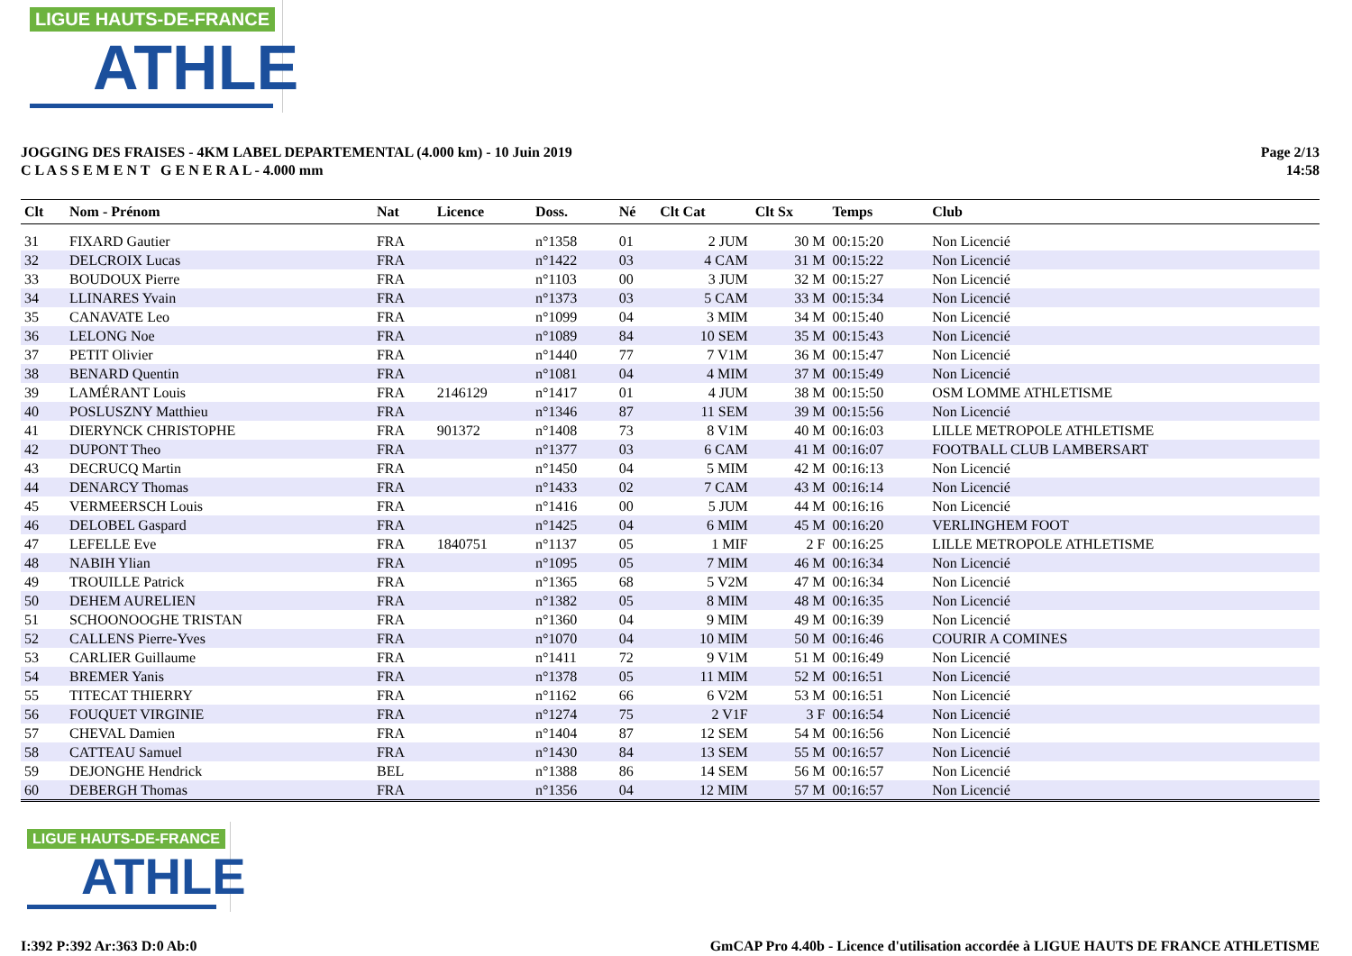LIGUE HAUTS-DE-FRANCE
ATHLE
JOGGING DES FRAISES - 4KM LABEL DEPARTEMENTAL (4.000 km) - 10 Juin 2019
C L A S S E M E N T G E N E R A L - 4.000 mm
Page 2/13
14:58
| Clt | Nom - Prénom | Nat | Licence | Doss. | Né | Clt Cat | Clt Sx | Temps | Club |
| --- | --- | --- | --- | --- | --- | --- | --- | --- | --- |
| 31 | FIXARD Gautier | FRA | | n°1358 | 01 | 2 JUM | 30 M | 00:15:20 | Non Licencié |
| 32 | DELCROIX Lucas | FRA | | n°1422 | 03 | 4 CAM | 31 M | 00:15:22 | Non Licencié |
| 33 | BOUDOUX Pierre | FRA | | n°1103 | 00 | 3 JUM | 32 M | 00:15:27 | Non Licencié |
| 34 | LLINARES Yvain | FRA | | n°1373 | 03 | 5 CAM | 33 M | 00:15:34 | Non Licencié |
| 35 | CANAVATE Leo | FRA | | n°1099 | 04 | 3 MIM | 34 M | 00:15:40 | Non Licencié |
| 36 | LELONG Noe | FRA | | n°1089 | 84 | 10 SEM | 35 M | 00:15:43 | Non Licencié |
| 37 | PETIT Olivier | FRA | | n°1440 | 77 | 7 V1M | 36 M | 00:15:47 | Non Licencié |
| 38 | BENARD Quentin | FRA | | n°1081 | 04 | 4 MIM | 37 M | 00:15:49 | Non Licencié |
| 39 | LAMÉRANT Louis | FRA | 2146129 | n°1417 | 01 | 4 JUM | 38 M | 00:15:50 | OSM LOMME ATHLETISME |
| 40 | POSLUSZNY Matthieu | FRA | | n°1346 | 87 | 11 SEM | 39 M | 00:15:56 | Non Licencié |
| 41 | DIERYNCK CHRISTOPHE | FRA | 901372 | n°1408 | 73 | 8 V1M | 40 M | 00:16:03 | LILLE METROPOLE ATHLETISME |
| 42 | DUPONT Theo | FRA | | n°1377 | 03 | 6 CAM | 41 M | 00:16:07 | FOOTBALL CLUB LAMBERSART |
| 43 | DECRUCQ Martin | FRA | | n°1450 | 04 | 5 MIM | 42 M | 00:16:13 | Non Licencié |
| 44 | DENARCY Thomas | FRA | | n°1433 | 02 | 7 CAM | 43 M | 00:16:14 | Non Licencié |
| 45 | VERMEERSCH Louis | FRA | | n°1416 | 00 | 5 JUM | 44 M | 00:16:16 | Non Licencié |
| 46 | DELOBEL Gaspard | FRA | | n°1425 | 04 | 6 MIM | 45 M | 00:16:20 | VERLINGHEM FOOT |
| 47 | LEFELLE Eve | FRA | 1840751 | n°1137 | 05 | 1 MIF | 2 F | 00:16:25 | LILLE METROPOLE ATHLETISME |
| 48 | NABIH Ylian | FRA | | n°1095 | 05 | 7 MIM | 46 M | 00:16:34 | Non Licencié |
| 49 | TROUILLE Patrick | FRA | | n°1365 | 68 | 5 V2M | 47 M | 00:16:34 | Non Licencié |
| 50 | DEHEM AURELIEN | FRA | | n°1382 | 05 | 8 MIM | 48 M | 00:16:35 | Non Licencié |
| 51 | SCHOONOOGHE TRISTAN | FRA | | n°1360 | 04 | 9 MIM | 49 M | 00:16:39 | Non Licencié |
| 52 | CALLENS Pierre-Yves | FRA | | n°1070 | 04 | 10 MIM | 50 M | 00:16:46 | COURIR A COMINES |
| 53 | CARLIER Guillaume | FRA | | n°1411 | 72 | 9 V1M | 51 M | 00:16:49 | Non Licencié |
| 54 | BREMER Yanis | FRA | | n°1378 | 05 | 11 MIM | 52 M | 00:16:51 | Non Licencié |
| 55 | TITECAT THIERRY | FRA | | n°1162 | 66 | 6 V2M | 53 M | 00:16:51 | Non Licencié |
| 56 | FOUQUET VIRGINIE | FRA | | n°1274 | 75 | 2 V1F | 3 F | 00:16:54 | Non Licencié |
| 57 | CHEVAL Damien | FRA | | n°1404 | 87 | 12 SEM | 54 M | 00:16:56 | Non Licencié |
| 58 | CATTEAU Samuel | FRA | | n°1430 | 84 | 13 SEM | 55 M | 00:16:57 | Non Licencié |
| 59 | DEJONGHE Hendrick | BEL | | n°1388 | 86 | 14 SEM | 56 M | 00:16:57 | Non Licencié |
| 60 | DEBERGH Thomas | FRA | | n°1356 | 04 | 12 MIM | 57 M | 00:16:57 | Non Licencié |
LIGUE HAUTS-DE-FRANCE
ATHLE
I:392 P:392 Ar:363 D:0 Ab:0 GmCAP Pro 4.40b - Licence d'utilisation accordée à LIGUE HAUTS DE FRANCE ATHLETISME